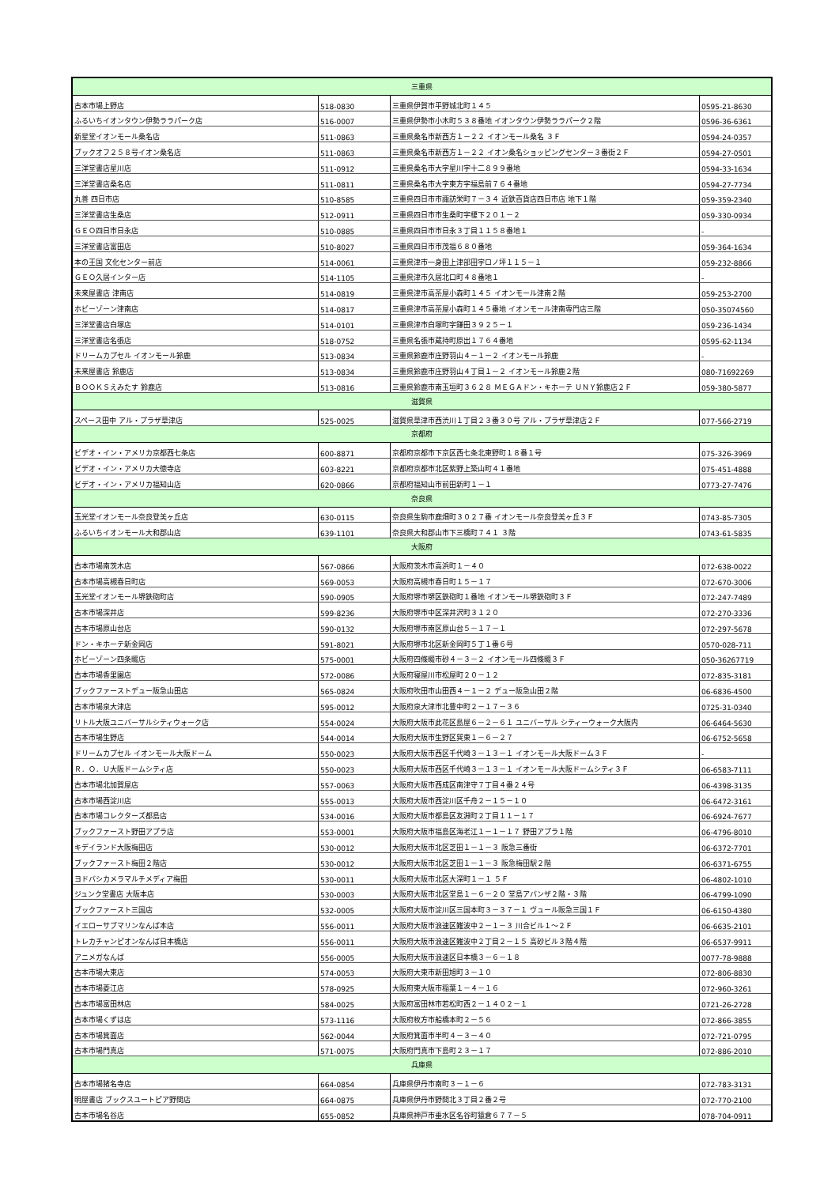| 三重県 | | | |
| --- | --- | --- | --- |
| 古本市場上野店 | 518-0830 | 三重県伊賀市平野城北町１４５ | 0595-21-8630 |
| ふるいちイオンタウン伊勢ララパーク店 | 516-0007 | 三重県伊勢市小木町５３８番地 イオンタウン伊勢ララパーク２階 | 0596-36-6361 |
| 新星堂イオンモール桑名店 | 511-0863 | 三重県桑名市新西方１－２２ イオンモール桑名 ３Ｆ | 0594-24-0357 |
| ブックオフ２５８号イオン桑名店 | 511-0863 | 三重県桑名市新西方１－２２ イオン桑名ショッピングセンター３番街２Ｆ | 0594-27-0501 |
| 三洋堂書店星川店 | 511-0912 | 三重県桑名市大字星川字十二８９９番地 | 0594-33-1634 |
| 三洋堂書店桑名店 | 511-0811 | 三重県桑名市大字東方字福島前７６４番地 | 0594-27-7734 |
| 丸善 四日市店 | 510-8585 | 三重県四日市市諏訪栄町７－３４ 近鉄百貨店四日市店 地下１階 | 059-359-2340 |
| 三洋堂書店生桑店 | 512-0911 | 三重県四日市市生桑町字榎下２０１－２ | 059-330-0934 |
| ＧＥＯ四日市日永店 | 510-0885 | 三重県四日市市日永３丁目１１５８番地１ | - |
| 三洋堂書店富田店 | 510-8027 | 三重県四日市市茂福６８０番地 | 059-364-1634 |
| 本の王国 文化センター前店 | 514-0061 | 三重県津市一身田上津部田字ロノ坪１１５－１ | 059-232-8866 |
| ＧＥＯ久居インター店 | 514-1105 | 三重県津市久居北口町４８番地１ | - |
| 未来屋書店 津南店 | 514-0819 | 三重県津市高茶屋小森町１４５ イオンモール津南２階 | 059-253-2700 |
| ホビーゾーン津南店 | 514-0817 | 三重県津市高茶屋小森町１４５番地 イオンモール津南専門店三階 | 050-35074560 |
| 三洋堂書店白塚店 | 514-0101 | 三重県津市白塚町字鎌田３９２５－１ | 059-236-1434 |
| 三洋堂書店名張店 | 518-0752 | 三重県名張市蔵持町原出１７６４番地 | 0595-62-1134 |
| ドリームカプセル イオンモール鈴鹿 | 513-0834 | 三重県鈴鹿市庄野羽山４－１－２ イオンモール鈴鹿 | - |
| 未来屋書店 鈴鹿店 | 513-0834 | 三重県鈴鹿市庄野羽山４丁目１－２ イオンモール鈴鹿２階 | 080-71692269 |
| ＢＯＯＫＳえみたす 鈴鹿店 | 513-0816 | 三重県鈴鹿市南玉垣町３６２８ ＭＥＧＡドン・キホーテ ＵＮＹ鈴鹿店２Ｆ | 059-380-5877 |
| 滋賀県 | | | |
| スペース田中 アル・プラザ草津店 | 525-0025 | 滋賀県草津市西渋川１丁目２３番３０号 アル・プラザ草津店２Ｆ | 077-566-2719 |
| 京都府 | | | |
| ビデオ・イン・アメリカ京都西七条店 | 600-8871 | 京都府京都市下京区西七条北東野町１８番１号 | 075-326-3969 |
| ビデオ・イン・アメリカ大徳寺店 | 603-8221 | 京都府京都市北区紫野上築山町４１番地 | 075-451-4888 |
| ビデオ・イン・アメリカ福知山店 | 620-0866 | 京都府福知山市前田新町１－１ | 0773-27-7476 |
| 奈良県 | | | |
| 玉光堂イオンモール奈良登美ヶ丘店 | 630-0115 | 奈良県生駒市鹿畑町３０２７番 イオンモール奈良登美ヶ丘３Ｆ | 0743-85-7305 |
| ふるいちイオンモール大和郡山店 | 639-1101 | 奈良県大和郡山市下三橋町７４１ ３階 | 0743-61-5835 |
| 大阪府 | | | |
| 古本市場南茨木店 | 567-0866 | 大阪府茨木市高浜町１－４０ | 072-638-0022 |
| 古本市場高槻春日町店 | 569-0053 | 大阪府高槻市春日町１５－１７ | 072-670-3006 |
| 玉光堂イオンモール堺鉄砲町店 | 590-0905 | 大阪府堺市堺区鉄砲町１番地 イオンモール堺鉄砲町３Ｆ | 072-247-7489 |
| 古本市場深井店 | 599-8236 | 大阪府堺市中区深井沢町３１２０ | 072-270-3336 |
| 古本市場原山台店 | 590-0132 | 大阪府堺市南区原山台５－１７－１ | 072-297-5678 |
| ドン・キホーテ新金岡店 | 591-8021 | 大阪府堺市北区新金岡町５丁１番６号 | 0570-028-711 |
| ホビーゾーン四条畷店 | 575-0001 | 大阪府四條畷市砂４－３－２ イオンモール四條畷３Ｆ | 050-36267719 |
| 古本市場香里園店 | 572-0086 | 大阪府寝屋川市松屋町２０－１２ | 072-835-3181 |
| ブックファーストデュー阪急山田店 | 565-0824 | 大阪府吹田市山田西４－１－２ デュー阪急山田２階 | 06-6836-4500 |
| 古本市場泉大津店 | 595-0012 | 大阪府泉大津市北豊中町２－１７－３６ | 0725-31-0340 |
| リトル大阪ユニバーサルシティウォーク店 | 554-0024 | 大阪府大阪市此花区島屋６－２－６１ ユニバーサル シティーウォーク大阪内 | 06-6464-5630 |
| 古本市場生野店 | 544-0014 | 大阪府大阪市生野区巽東１－６－２７ | 06-6752-5658 |
| ドリームカプセル イオンモール大阪ドーム | 550-0023 | 大阪府大阪市西区千代崎３－１３－１ イオンモール大阪ドーム３Ｆ | - |
| Ｒ．Ｏ．Ｕ大阪ドームシティ店 | 550-0023 | 大阪府大阪市西区千代崎３－１３－１ イオンモール大阪ドームシティ３Ｆ | 06-6583-7111 |
| 古本市場北加賀屋店 | 557-0063 | 大阪府大阪市西成区南津守７丁目４番２４号 | 06-4398-3135 |
| 古本市場西淀川店 | 555-0013 | 大阪府大阪市西淀川区千舟２－１５－１０ | 06-6472-3161 |
| 古本市場コレクターズ都島店 | 534-0016 | 大阪府大阪市都島区友淵町２丁目１１－１７ | 06-6924-7677 |
| ブックファースト野田アプラ店 | 553-0001 | 大阪府大阪市福島区海老江１－１－１７ 野田アプラ１階 | 06-4796-8010 |
| キデイランド大阪梅田店 | 530-0012 | 大阪府大阪市北区芝田１－１－３ 阪急三番街 | 06-6372-7701 |
| ブックファースト梅田２階店 | 530-0012 | 大阪府大阪市北区芝田１－１－３ 阪急梅田駅２階 | 06-6371-6755 |
| ヨドバシカメラマルチメディア梅田 | 530-0011 | 大阪府大阪市北区大深町１－１ ５Ｆ | 06-4802-1010 |
| ジュンク堂書店 大阪本店 | 530-0003 | 大阪府大阪市北区堂島１－６－２０ 堂島アバンザ２階・３階 | 06-4799-1090 |
| ブックファースト三国店 | 532-0005 | 大阪府大阪市淀川区三国本町３－３７－１ ヴュール阪急三国１Ｆ | 06-6150-4380 |
| イエローサブマリンなんば本店 | 556-0011 | 大阪府大阪市浪速区難波中２－１－３ 川合ビル１～２Ｆ | 06-6635-2101 |
| トレカチャンピオンなんば日本橋店 | 556-0011 | 大阪府大阪市浪速区難波中２丁目２－１５ 高砂ビル３階４階 | 06-6537-9911 |
| アニメガなんば | 556-0005 | 大阪府大阪市浪速区日本橋３－６－１８ | 0077-78-9888 |
| 古本市場大東店 | 574-0053 | 大阪府大東市新田旭町３－１０ | 072-806-8830 |
| 古本市場菱江店 | 578-0925 | 大阪府東大阪市稲葉１－４－１６ | 072-960-3261 |
| 古本市場富田林店 | 584-0025 | 大阪府富田林市若松町西２－１４０２－１ | 0721-26-2728 |
| 古本市場くずは店 | 573-1116 | 大阪府枚方市船橋本町２－５６ | 072-866-3855 |
| 古本市場箕面店 | 562-0044 | 大阪府箕面市半町４－３－４０ | 072-721-0795 |
| 古本市場門真店 | 571-0075 | 大阪府門真市下島町２３－１７ | 072-886-2010 |
| 兵庫県 | | | |
| 古本市場猪名寺店 | 664-0854 | 兵庫県伊丹市南町３－１－６ | 072-783-3131 |
| 明屋書店 ブックスユートピア野間店 | 664-0875 | 兵庫県伊丹市野間北３丁目２番２号 | 072-770-2100 |
| 古本市場名谷店 | 655-0852 | 兵庫県神戸市垂水区名谷町猿倉６７７－５ | 078-704-0911 |